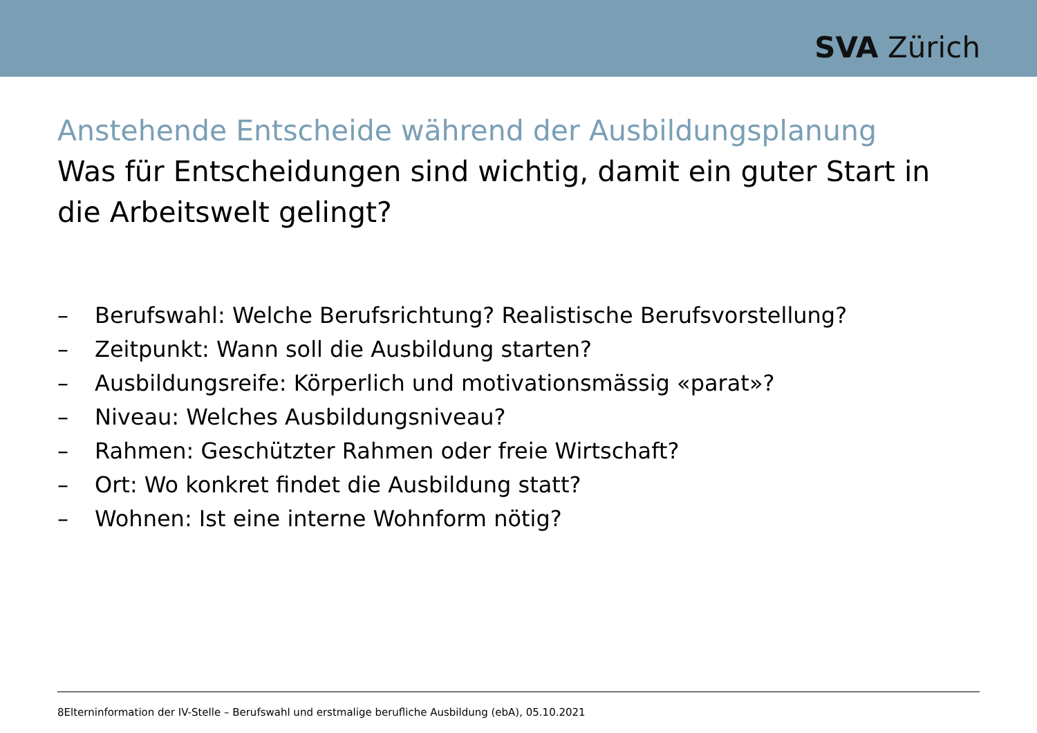SVA Zürich
Anstehende Entscheide während der Ausbildungsplanung
Was für Entscheidungen sind wichtig, damit ein guter Start in die Arbeitswelt gelingt?
– Berufswahl: Welche Berufsrichtung? Realistische Berufsvorstellung?
– Zeitpunkt: Wann soll die Ausbildung starten?
– Ausbildungsreife: Körperlich und motivationsmässig «parat»?
– Niveau: Welches Ausbildungsniveau?
– Rahmen: Geschützter Rahmen oder freie Wirtschaft?
– Ort: Wo konkret findet die Ausbildung statt?
– Wohnen: Ist eine interne Wohnform nötig?
8Elterninformation der IV-Stelle – Berufswahl und erstmalige berufliche Ausbildung (ebA), 05.10.2021